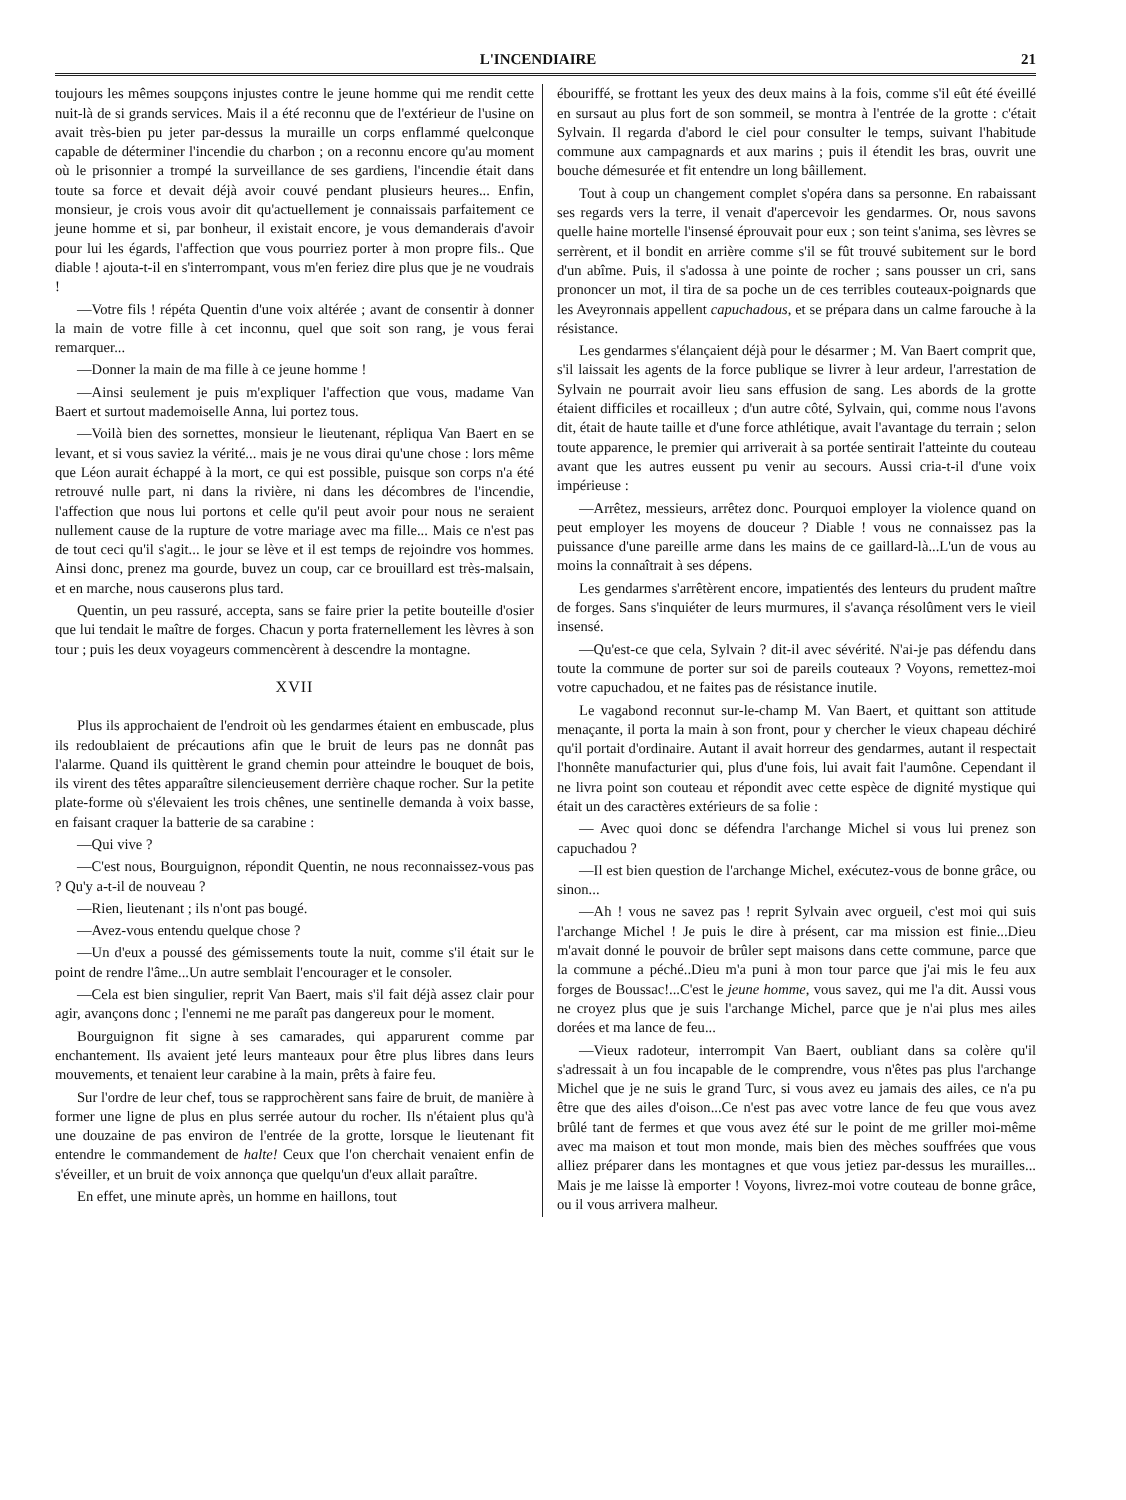L'INCENDIAIRE 21
toujours les mêmes soupçons injustes contre le jeune homme qui me rendit cette nuit-là de si grands services. Mais il a été reconnu que de l'extérieur de l'usine on avait très-bien pu jeter par-dessus la muraille un corps enflammé quelconque capable de déterminer l'incendie du charbon ; on a reconnu encore qu'au moment où le prisonnier a trompé la surveillance de ses gardiens, l'incendie était dans toute sa force et devait déjà avoir couvé pendant plusieurs heures... Enfin, monsieur, je crois vous avoir dit qu'actuellement je connaissais parfaitement ce jeune homme et si, par bonheur, il existait encore, je vous demanderais d'avoir pour lui les égards, l'affection que vous pourriez porter à mon propre fils.. Que diable ! ajouta-t-il en s'interrompant, vous m'en feriez dire plus que je ne voudrais !
—Votre fils ! répéta Quentin d'une voix altérée ; avant de consentir à donner la main de votre fille à cet inconnu, quel que soit son rang, je vous ferai remarquer...
—Donner la main de ma fille à ce jeune homme !
—Ainsi seulement je puis m'expliquer l'affection que vous, madame Van Baert et surtout mademoiselle Anna, lui portez tous.
—Voilà bien des sornettes, monsieur le lieutenant, répliqua Van Baert en se levant, et si vous saviez la vérité... mais je ne vous dirai qu'une chose : lors même que Léon aurait échappé à la mort, ce qui est possible, puisque son corps n'a été retrouvé nulle part, ni dans la rivière, ni dans les décombres de l'incendie, l'affection que nous lui portons et celle qu'il peut avoir pour nous ne seraient nullement cause de la rupture de votre mariage avec ma fille... Mais ce n'est pas de tout ceci qu'il s'agit... le jour se lève et il est temps de rejoindre vos hommes. Ainsi donc, prenez ma gourde, buvez un coup, car ce brouillard est très-malsain, et en marche, nous causerons plus tard.
Quentin, un peu rassuré, accepta, sans se faire prier la petite bouteille d'osier que lui tendait le maître de forges. Chacun y porta fraternellement les lèvres à son tour ; puis les deux voyageurs commencèrent à descendre la montagne.
XVII
Plus ils approchaient de l'endroit où les gendarmes étaient en embuscade, plus ils redoublaient de précautions afin que le bruit de leurs pas ne donnât pas l'alarme. Quand ils quittèrent le grand chemin pour atteindre le bouquet de bois, ils virent des têtes apparaître silencieusement derrière chaque rocher. Sur la petite plate-forme où s'élevaient les trois chênes, une sentinelle demanda à voix basse, en faisant craquer la batterie de sa carabine :
—Qui vive ?
—C'est nous, Bourguignon, répondit Quentin, ne nous reconnaissez-vous pas ? Qu'y a-t-il de nouveau ?
—Rien, lieutenant ; ils n'ont pas bougé.
—Avez-vous entendu quelque chose ?
—Un d'eux a poussé des gémissements toute la nuit, comme s'il était sur le point de rendre l'âme...Un autre semblait l'encourager et le consoler.
—Cela est bien singulier, reprit Van Baert, mais s'il fait déjà assez clair pour agir, avançons donc ; l'ennemi ne me paraît pas dangereux pour le moment.
Bourguignon fit signe à ses camarades, qui apparurent comme par enchantement. Ils avaient jeté leurs manteaux pour être plus libres dans leurs mouvements, et tenaient leur carabine à la main, prêts à faire feu.
Sur l'ordre de leur chef, tous se rapprochèrent sans faire de bruit, de manière à former une ligne de plus en plus serrée autour du rocher. Ils n'étaient plus qu'à une douzaine de pas environ de l'entrée de la grotte, lorsque le lieutenant fit entendre le commandement de halte! Ceux que l'on cherchait venaient enfin de s'éveiller, et un bruit de voix annonça que quelqu'un d'eux allait paraître.
En effet, une minute après, un homme en haillons, tout
ébouriffé, se frottant les yeux des deux mains à la fois, comme s'il eût été éveillé en sursaut au plus fort de son sommeil, se montra à l'entrée de la grotte : c'était Sylvain. Il regarda d'abord le ciel pour consulter le temps, suivant l'habitude commune aux campagnards et aux marins ; puis il étendit les bras, ouvrit une bouche démesurée et fit entendre un long bâillement.
Tout à coup un changement complet s'opéra dans sa personne. En rabaissant ses regards vers la terre, il venait d'apercevoir les gendarmes. Or, nous savons quelle haine mortelle l'insensé éprouvait pour eux ; son teint s'anima, ses lèvres se serrèrent, et il bondit en arrière comme s'il se fût trouvé subitement sur le bord d'un abîme. Puis, il s'adossa à une pointe de rocher ; sans pousser un cri, sans prononcer un mot, il tira de sa poche un de ces terribles couteaux-poignards que les Aveyronnais appellent capuchadous, et se prépara dans un calme farouche à la résistance.
Les gendarmes s'élançaient déjà pour le désarmer ; M. Van Baert comprit que, s'il laissait les agents de la force publique se livrer à leur ardeur, l'arrestation de Sylvain ne pourrait avoir lieu sans effusion de sang. Les abords de la grotte étaient difficiles et rocailleux ; d'un autre côté, Sylvain, qui, comme nous l'avons dit, était de haute taille et d'une force athlétique, avait l'avantage du terrain ; selon toute apparence, le premier qui arriverait à sa portée sentirait l'atteinte du couteau avant que les autres eussent pu venir au secours. Aussi cria-t-il d'une voix impérieuse :
—Arrêtez, messieurs, arrêtez donc. Pourquoi employer la violence quand on peut employer les moyens de douceur ? Diable ! vous ne connaissez pas la puissance d'une pareille arme dans les mains de ce gaillard-là...L'un de vous au moins la connaîtrait à ses dépens.
Les gendarmes s'arrêtèrent encore, impatientés des lenteurs du prudent maître de forges. Sans s'inquiéter de leurs murmures, il s'avança résolûment vers le vieil insensé.
—Qu'est-ce que cela, Sylvain ? dit-il avec sévérité. N'ai-je pas défendu dans toute la commune de porter sur soi de pareils couteaux ? Voyons, remettez-moi votre capuchadou, et ne faites pas de résistance inutile.
Le vagabond reconnut sur-le-champ M. Van Baert, et quittant son attitude menaçante, il porta la main à son front, pour y chercher le vieux chapeau déchiré qu'il portait d'ordinaire. Autant il avait horreur des gendarmes, autant il respectait l'honnête manufacturier qui, plus d'une fois, lui avait fait l'aumône. Cependant il ne livra point son couteau et répondit avec cette espèce de dignité mystique qui était un des caractères extérieurs de sa folie :
— Avec quoi donc se défendra l'archange Michel si vous lui prenez son capuchadou ?
—Il est bien question de l'archange Michel, exécutez-vous de bonne grâce, ou sinon...
—Ah ! vous ne savez pas ! reprit Sylvain avec orgueil, c'est moi qui suis l'archange Michel ! Je puis le dire à présent, car ma mission est finie...Dieu m'avait donné le pouvoir de brûler sept maisons dans cette commune, parce que la commune a péché..Dieu m'a puni à mon tour parce que j'ai mis le feu aux forges de Boussac!...C'est le jeune homme, vous savez, qui me l'a dit. Aussi vous ne croyez plus que je suis l'archange Michel, parce que je n'ai plus mes ailes dorées et ma lance de feu...
—Vieux radoteur, interrompit Van Baert, oubliant dans sa colère qu'il s'adressait à un fou incapable de le comprendre, vous n'êtes pas plus l'archange Michel que je ne suis le grand Turc, si vous avez eu jamais des ailes, ce n'a pu être que des ailes d'oison...Ce n'est pas avec votre lance de feu que vous avez brûlé tant de fermes et que vous avez été sur le point de me griller moi-même avec ma maison et tout mon monde, mais bien des mèches souffrées que vous alliez préparer dans les montagnes et que vous jetiez par-dessus les murailles... Mais je me laisse là emporter ! Voyons, livrez-moi votre couteau de bonne grâce, ou il vous arrivera malheur.